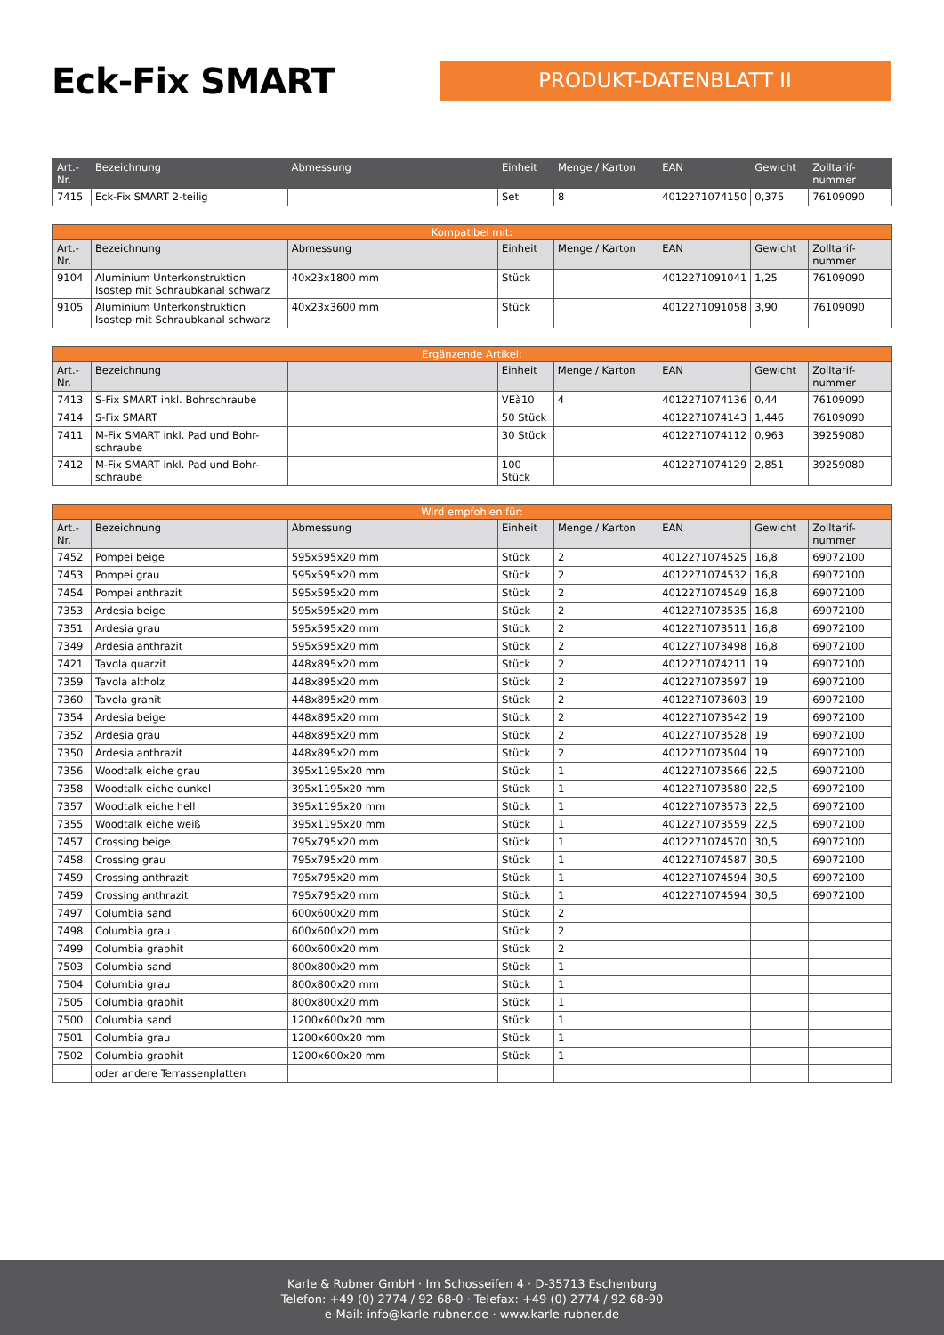Eck-Fix SMART
PRODUKT-DATENBLATT II
| Art.- Nr. | Bezeichnung | Abmessung | Einheit | Menge / Karton | EAN | Gewicht | Zolltarif- nummer |
| --- | --- | --- | --- | --- | --- | --- | --- |
| 7415 | Eck-Fix SMART 2-teilig | | Set | 8 | 4012271074150 | 0,375 | 76109090 |
| Kompatibel mit: | | | | | | | |
| --- | --- | --- | --- | --- | --- | --- | --- |
| Art.- Nr. | Bezeichnung | Abmessung | Einheit | Menge / Karton | EAN | Gewicht | Zolltarif- nummer |
| 9104 | Aluminium Unterkonstruktion Isostep mit Schraubkanal schwarz | 40x23x1800 mm | Stück | | 4012271091041 | 1,25 | 76109090 |
| 9105 | Aluminium Unterkonstruktion Isostep mit Schraubkanal schwarz | 40x23x3600 mm | Stück | | 4012271091058 | 3,90 | 76109090 |
| Ergänzende Artikel: | | | | | | | |
| --- | --- | --- | --- | --- | --- | --- | --- |
| Art.- Nr. | Bezeichnung | | Einheit | Menge / Karton | EAN | Gewicht | Zolltarif- nummer |
| 7413 | S-Fix SMART inkl. Bohrschraube | | VEà10 | 4 | 4012271074136 | 0,44 | 76109090 |
| 7414 | S-Fix SMART | | 50 Stück | | 4012271074143 | 1,446 | 76109090 |
| 7411 | M-Fix SMART inkl. Pad und Bohr- schraube | | 30 Stück | | 4012271074112 | 0,963 | 39259080 |
| 7412 | M-Fix SMART inkl. Pad und Bohr- schraube | | 100 Stück | | 4012271074129 | 2,851 | 39259080 |
| Wird empfohlen für: | | | | | | | |
| --- | --- | --- | --- | --- | --- | --- | --- |
| Art.- Nr. | Bezeichnung | Abmessung | Einheit | Menge / Karton | EAN | Gewicht | Zolltarif- nummer |
| 7452 | Pompei beige | 595x595x20 mm | Stück | 2 | 4012271074525 | 16,8 | 69072100 |
| 7453 | Pompei grau | 595x595x20 mm | Stück | 2 | 4012271074532 | 16,8 | 69072100 |
| 7454 | Pompei anthrazit | 595x595x20 mm | Stück | 2 | 4012271074549 | 16,8 | 69072100 |
| 7353 | Ardesia beige | 595x595x20 mm | Stück | 2 | 4012271073535 | 16,8 | 69072100 |
| 7351 | Ardesia grau | 595x595x20 mm | Stück | 2 | 4012271073511 | 16,8 | 69072100 |
| 7349 | Ardesia anthrazit | 595x595x20 mm | Stück | 2 | 4012271073498 | 16,8 | 69072100 |
| 7421 | Tavola quarzit | 448x895x20 mm | Stück | 2 | 4012271074211 | 19 | 69072100 |
| 7359 | Tavola altholz | 448x895x20 mm | Stück | 2 | 4012271073597 | 19 | 69072100 |
| 7360 | Tavola granit | 448x895x20 mm | Stück | 2 | 4012271073603 | 19 | 69072100 |
| 7354 | Ardesia beige | 448x895x20 mm | Stück | 2 | 4012271073542 | 19 | 69072100 |
| 7352 | Ardesia grau | 448x895x20 mm | Stück | 2 | 4012271073528 | 19 | 69072100 |
| 7350 | Ardesia anthrazit | 448x895x20 mm | Stück | 2 | 4012271073504 | 19 | 69072100 |
| 7356 | Woodtalk eiche grau | 395x1195x20 mm | Stück | 1 | 4012271073566 | 22,5 | 69072100 |
| 7358 | Woodtalk eiche dunkel | 395x1195x20 mm | Stück | 1 | 4012271073580 | 22,5 | 69072100 |
| 7357 | Woodtalk eiche hell | 395x1195x20 mm | Stück | 1 | 4012271073573 | 22,5 | 69072100 |
| 7355 | Woodtalk eiche weiß | 395x1195x20 mm | Stück | 1 | 4012271073559 | 22,5 | 69072100 |
| 7457 | Crossing beige | 795x795x20 mm | Stück | 1 | 4012271074570 | 30,5 | 69072100 |
| 7458 | Crossing grau | 795x795x20 mm | Stück | 1 | 4012271074587 | 30,5 | 69072100 |
| 7459 | Crossing anthrazit | 795x795x20 mm | Stück | 1 | 4012271074594 | 30,5 | 69072100 |
| 7459 | Crossing anthrazit | 795x795x20 mm | Stück | 1 | 4012271074594 | 30,5 | 69072100 |
| 7497 | Columbia sand | 600x600x20 mm | Stück | 2 | | | |
| 7498 | Columbia grau | 600x600x20 mm | Stück | 2 | | | |
| 7499 | Columbia graphit | 600x600x20 mm | Stück | 2 | | | |
| 7503 | Columbia sand | 800x800x20 mm | Stück | 1 | | | |
| 7504 | Columbia grau | 800x800x20 mm | Stück | 1 | | | |
| 7505 | Columbia graphit | 800x800x20 mm | Stück | 1 | | | |
| 7500 | Columbia sand | 1200x600x20 mm | Stück | 1 | | | |
| 7501 | Columbia grau | 1200x600x20 mm | Stück | 1 | | | |
| 7502 | Columbia graphit | 1200x600x20 mm | Stück | 1 | | | |
| | oder andere Terrassenplatten | | | | | | |
Karle & Rubner GmbH · Im Schosseifen 4 · D-35713 Eschenburg
Telefon: +49 (0) 2774 / 92 68-0 · Telefax: +49 (0) 2774 / 92 68-90
e-Mail: info@karle-rubner.de · www.karle-rubner.de